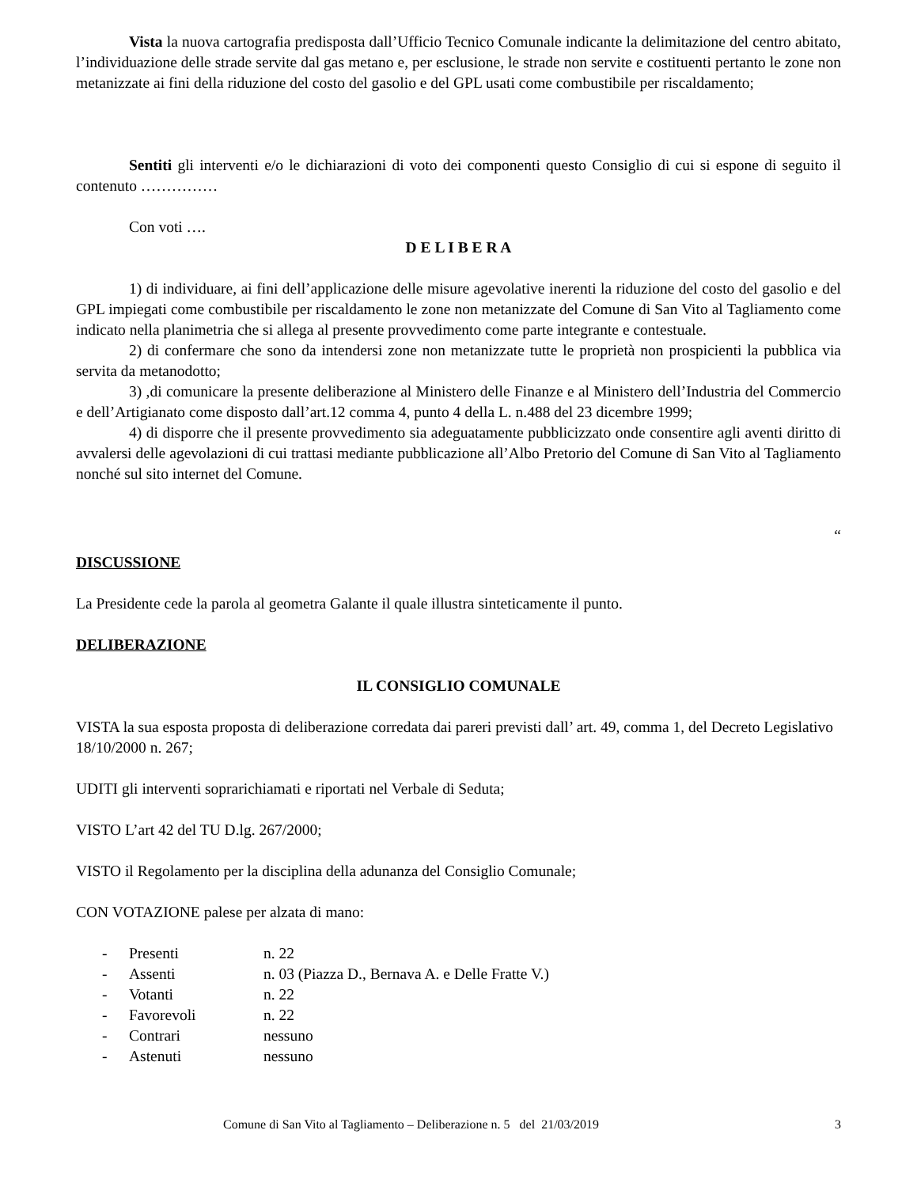Vista la nuova cartografia predisposta dall’Ufficio Tecnico Comunale indicante la delimitazione del centro abitato, l’individuazione delle strade servite dal gas metano e, per esclusione, le strade non servite e costituenti pertanto le zone non metanizzate ai fini della riduzione del costo del gasolio e del GPL usati come combustibile per riscaldamento;
Sentiti gli interventi e/o le dichiarazioni di voto dei componenti questo Consiglio di cui si espone di seguito il contenuto ……………
Con voti ….
D E L I B E R A
1) di individuare, ai fini dell’applicazione delle misure agevolative inerenti la riduzione del costo del gasolio e del GPL impiegati come combustibile per riscaldamento le zone non metanizzate del Comune di San Vito al Tagliamento come indicato nella planimetria che si allega al presente provvedimento come parte integrante e contestuale.
2) di confermare che sono da intendersi zone non metanizzate tutte le proprietà non prospicienti la pubblica via servita da metanodotto;
3) ,di comunicare la presente deliberazione al Ministero delle Finanze e al Ministero dell’Industria del Commercio e dell’Artigianato come disposto dall’art.12 comma 4, punto 4 della L. n.488 del 23 dicembre 1999;
4) di disporre che il presente provvedimento sia adeguatamente pubblicizzato onde consentire agli aventi diritto di avvalersi delle agevolazioni di cui trattasi mediante pubblicazione all’Albo Pretorio del Comune di San Vito al Tagliamento nonché sul sito internet del Comune.
“
DISCUSSIONE
La Presidente cede la parola al geometra Galante il quale illustra sinteticamente il punto.
DELIBERAZIONE
IL CONSIGLIO COMUNALE
VISTA la sua esposta proposta di deliberazione corredata dai pareri previsti dall’ art. 49, comma 1, del Decreto Legislativo 18/10/2000 n. 267;
UDITI gli interventi soprarichiamati e riportati nel Verbale di Seduta;
VISTO L’art 42 del TU D.lg. 267/2000;
VISTO il Regolamento per la disciplina della adunanza del Consiglio Comunale;
CON VOTAZIONE palese per alzata di mano:
- Presenti n. 22
- Assenti n. 03 (Piazza D., Bernava A. e Delle Fratte V.)
- Votanti n. 22
- Favorevoli n. 22
- Contrari nessuno
- Astenuti nessuno
Comune di San Vito al Tagliamento – Deliberazione n. 5 del 21/03/2019 3